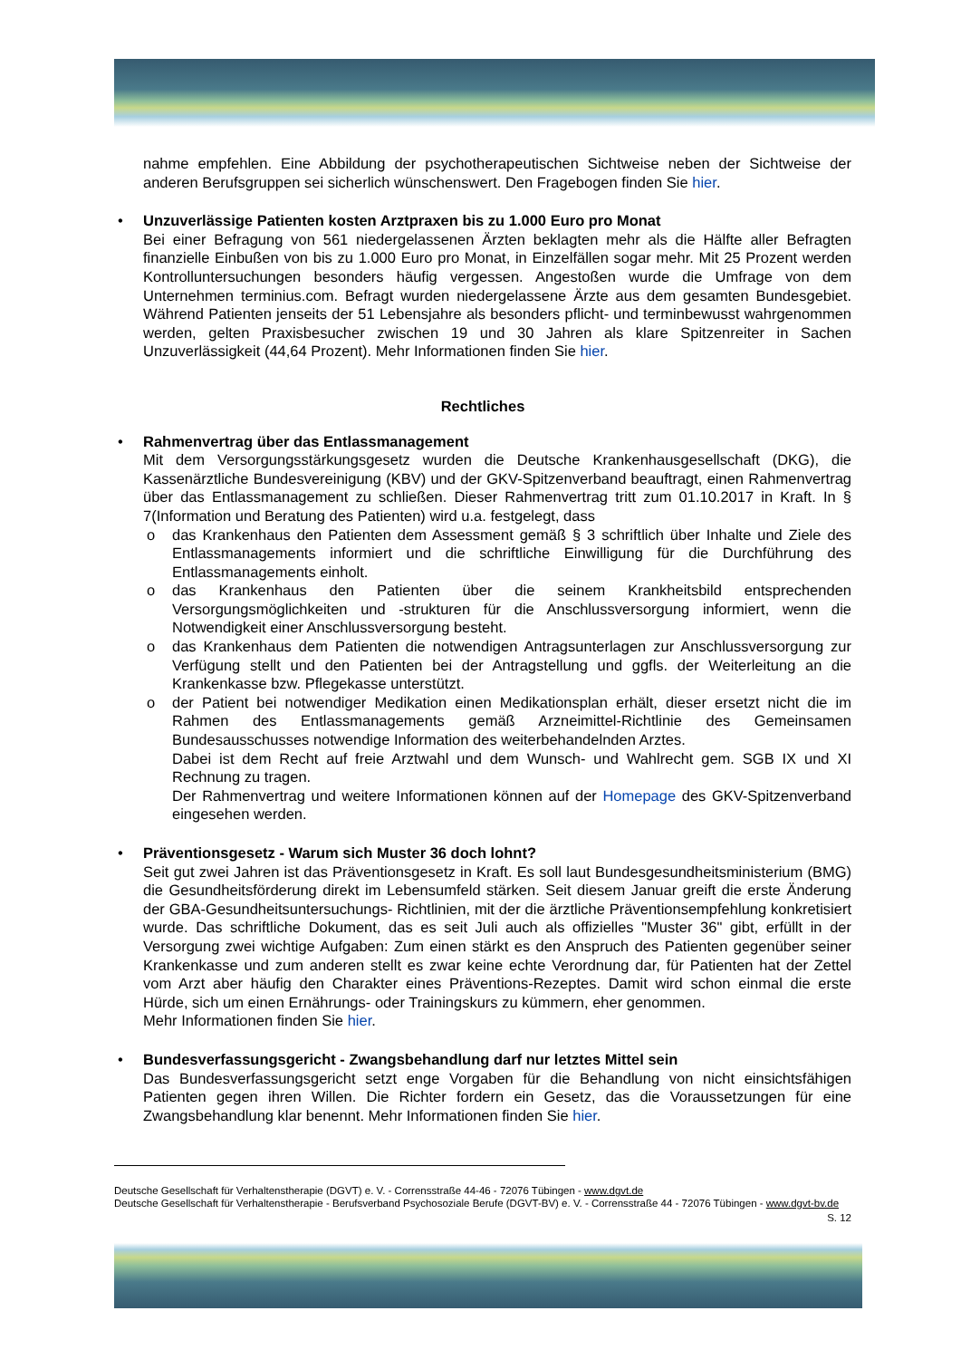nahme empfehlen. Eine Abbildung der psychotherapeutischen Sichtweise neben der Sichtweise der anderen Berufsgruppen sei sicherlich wünschenswert. Den Fragebogen finden Sie hier.
• Unzuverlässige Patienten kosten Arztpraxen bis zu 1.000 Euro pro Monat
Bei einer Befragung von 561 niedergelassenen Ärzten beklagten mehr als die Hälfte aller Befragten finanzielle Einbußen von bis zu 1.000 Euro pro Monat, in Einzelfällen sogar mehr. Mit 25 Prozent werden Kontrolluntersuchungen besonders häufig vergessen. Angestoßen wurde die Umfrage von dem Unternehmen terminius.com. Befragt wurden niedergelassene Ärzte aus dem gesamten Bundesgebiet. Während Patienten jenseits der 51 Lebensjahre als besonders pflicht- und terminbewusst wahrgenommen werden, gelten Praxisbesucher zwischen 19 und 30 Jahren als klare Spitzenreiter in Sachen Unzuverlässigkeit (44,64 Prozent). Mehr Informationen finden Sie hier.
Rechtliches
• Rahmenvertrag über das Entlassmanagement
Mit dem Versorgungsstärkungsgesetz wurden die Deutsche Krankenhausgesellschaft (DKG), die Kassenärztliche Bundesvereinigung (KBV) und der GKV-Spitzenverband beauftragt, einen Rahmenvertrag über das Entlassmanagement zu schließen. Dieser Rahmenvertrag tritt zum 01.10.2017 in Kraft. In § 7(Information und Beratung des Patienten) wird u.a. festgelegt, dass
o
das Krankenhaus den Patienten dem Assessment gemäß § 3 schriftlich über Inhalte und Ziele des Entlassmanagements informiert und die schriftliche Einwilligung für die Durchführung des Entlassmanagements einholt.
o
das Krankenhaus den Patienten über die seinem Krankheitsbild entsprechenden Versorgungsmöglichkeiten und -strukturen für die Anschlussversorgung informiert, wenn die Notwendigkeit einer Anschlussversorgung besteht.
o
das Krankenhaus dem Patienten die notwendigen Antragsunterlagen zur Anschlussversorgung zur Verfügung stellt und den Patienten bei der Antragstellung und ggfls. der Weiterleitung an die Krankenkasse bzw. Pflegekasse unterstützt.
o
der Patient bei notwendiger Medikation einen Medikationsplan erhält, dieser ersetzt nicht die im Rahmen des Entlassmanagements gemäß Arzneimittel-Richtlinie des Gemeinsamen Bundesausschusses notwendige Information des weiterbehandelnden Arztes.
Dabei ist dem Recht auf freie Arztwahl und dem Wunsch- und Wahlrecht gem. SGB IX und XI Rechnung zu tragen.
Der Rahmenvertrag und weitere Informationen können auf der Homepage des GKV-Spitzenverband eingesehen werden.
• Präventionsgesetz - Warum sich Muster 36 doch lohnt?
Seit gut zwei Jahren ist das Präventionsgesetz in Kraft. Es soll laut Bundesgesundheitsministerium (BMG) die Gesundheitsförderung direkt im Lebensumfeld stärken. Seit diesem Januar greift die erste Änderung der GBA-Gesundheitsuntersuchungs- Richtlinien, mit der die ärztliche Präventionsempfehlung konkretisiert wurde. Das schriftliche Dokument, das es seit Juli auch als offizielles "Muster 36" gibt, erfüllt in der Versorgung zwei wichtige Aufgaben: Zum einen stärkt es den Anspruch des Patienten gegenüber seiner Krankenkasse und zum anderen stellt es zwar keine echte Verordnung dar, für Patienten hat der Zettel vom Arzt aber häufig den Charakter eines Präventions-Rezeptes. Damit wird schon einmal die erste Hürde, sich um einen Ernährungs- oder Trainingskurs zu kümmern, eher genommen.
Mehr Informationen finden Sie hier.
• Bundesverfassungsgericht - Zwangsbehandlung darf nur letztes Mittel sein
Das Bundesverfassungsgericht setzt enge Vorgaben für die Behandlung von nicht einsichtsfähigen Patienten gegen ihren Willen. Die Richter fordern ein Gesetz, das die Voraussetzungen für eine Zwangsbehandlung klar benennt. Mehr Informationen finden Sie hier.
Deutsche Gesellschaft für Verhaltenstherapie (DGVT) e. V. - Corrensstraße 44-46 - 72076 Tübingen - www.dgvt.de
Deutsche Gesellschaft für Verhaltenstherapie - Berufsverband Psychosoziale Berufe (DGVT-BV) e. V. - Corrensstraße 44 - 72076 Tübingen - www.dgvt-bv.de
S. 12